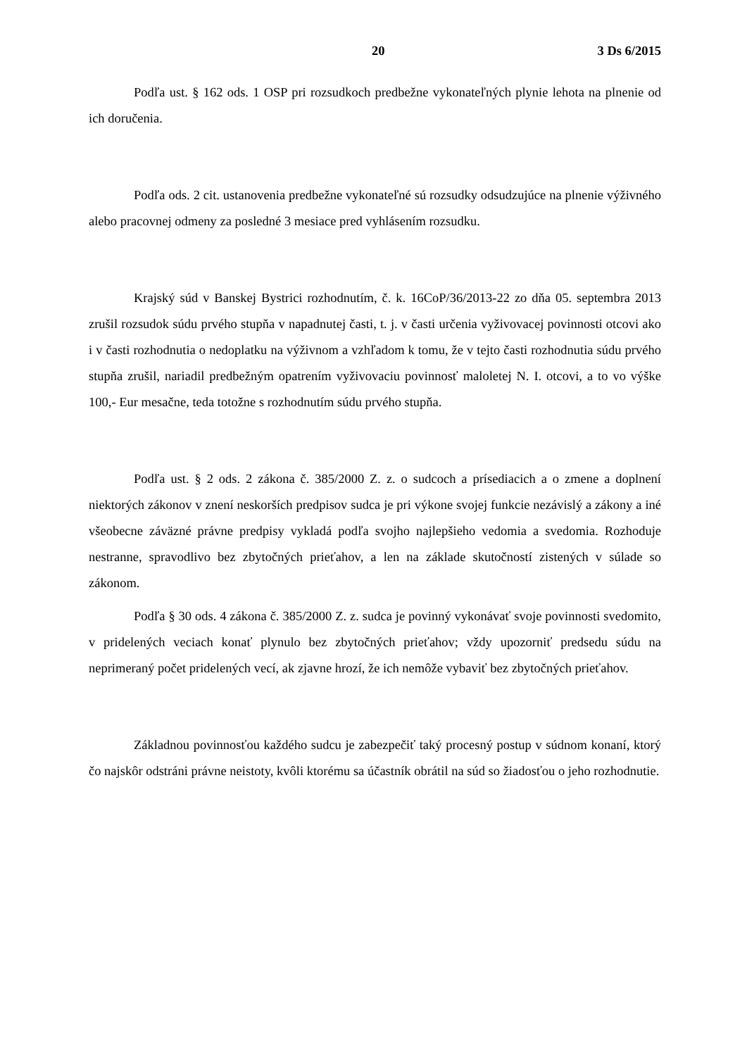20 3 Ds 6/2015
Podľa ust. § 162 ods. 1 OSP pri rozsudkoch predbežne vykonateľných plynie lehota na plnenie od ich doručenia.
Podľa ods. 2 cit. ustanovenia predbežne vykonateľné sú rozsudky odsudzujúce na plnenie výživného alebo pracovnej odmeny za posledné 3 mesiace pred vyhlásením rozsudku.
Krajský súd v Banskej Bystrici rozhodnutím, č. k. 16CoP/36/2013-22 zo dňa 05. septembra 2013 zrušil rozsudok súdu prvého stupňa v napadnutej časti, t. j. v časti určenia vyživovacej povinnosti otcovi ako i v časti rozhodnutia o nedoplatku na výživnom a vzhľadom k tomu, že v tejto časti rozhodnutia súdu prvého stupňa zrušil, nariadil predbežným opatrením vyživovaciu povinnosť maloletej N. I. otcovi, a to vo výške 100,- Eur mesačne, teda totožne s rozhodnutím súdu prvého stupňa.
Podľa ust. § 2 ods. 2 zákona č. 385/2000 Z. z. o sudcoch a prísediacich a o zmene a doplnení niektorých zákonov v znení neskorších predpisov sudca je pri výkone svojej funkcie nezávislý a zákony a iné všeobecne záväzné právne predpisy vykladá podľa svojho najlepšieho vedomia a svedomia. Rozhoduje nestranne, spravodlivo bez zbytočných prieťahov, a len na základe skutočností zistených v súlade so zákonom.
Podľa § 30 ods. 4 zákona č. 385/2000 Z. z. sudca je povinný vykonávať svoje povinnosti svedomito, v pridelených veciach konať plynulo bez zbytočných prieťahov; vždy upozorniť predsedu súdu na neprimeraný počet pridelených vecí, ak zjavne hrozí, že ich nemôže vybaviť bez zbytočných prieťahov.
Základnou povinnosťou každého sudcu je zabezpečiť taký procesný postup v súdnom konaní, ktorý čo najskôr odstráni právne neistoty, kvôli ktorému sa účastník obrátil na súd so žiadosťou o jeho rozhodnutie.